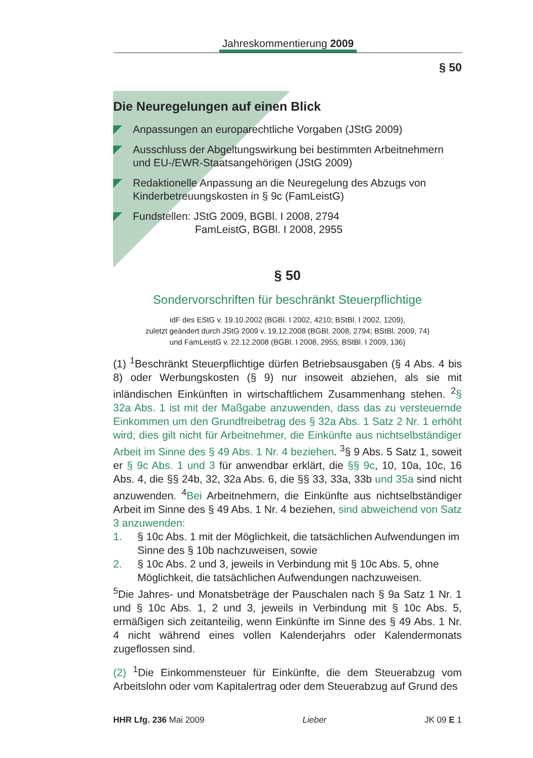Jahreskommentierung 2009
§ 50
Die Neuregelungen auf einen Blick
Anpassungen an europarechtliche Vorgaben (JStG 2009)
Ausschluss der Abgeltungswirkung bei bestimmten Arbeitnehmern und EU-/EWR-Staatsangehörigen (JStG 2009)
Redaktionelle Anpassung an die Neuregelung des Abzugs von Kinderbetreuungskosten in § 9c (FamLeistG)
Fundstellen: JStG 2009, BGBl. I 2008, 2794
FamLeistG, BGBl. I 2008, 2955
§ 50
Sondervorschriften für beschränkt Steuerpflichtige
idF des EStG v. 19.10.2002 (BGBl. I 2002, 4210; BStBl. I 2002, 1209),
zuletzt geändert durch JStG 2009 v. 19.12.2008 (BGBl. 2008, 2794; BStBl. 2009, 74)
und FamLeistG v. 22.12.2008 (BGBl. I 2008, 2955; BStBl. I 2009, 136)
(1) <sup>1</sup>Beschränkt Steuerpflichtige dürfen Betriebsausgaben (§ 4 Abs. 4 bis 8) oder Werbungskosten (§ 9) nur insoweit abziehen, als sie mit inländischen Einkünften in wirtschaftlichem Zusammenhang stehen. <sup>2</sup>§ 32a Abs. 1 ist mit der Maßgabe anzuwenden, dass das zu versteuernde Einkommen um den Grundfreibetrag des § 32a Abs. 1 Satz 2 Nr. 1 erhöht wird; dies gilt nicht für Arbeitnehmer, die Einkünfte aus nichtselbständiger Arbeit im Sinne des § 49 Abs. 1 Nr. 4 beziehen. <sup>3</sup>§ 9 Abs. 5 Satz 1, soweit er § 9c Abs. 1 und 3 für anwendbar erklärt, die §§ 9c, 10, 10a, 10c, 16 Abs. 4, die §§ 24b, 32, 32a Abs. 6, die §§ 33, 33a, 33b und 35a sind nicht anzuwenden. <sup>4</sup>Bei Arbeitnehmern, die Einkünfte aus nichtselbständiger Arbeit im Sinne des § 49 Abs. 1 Nr. 4 beziehen, sind abweichend von Satz 3 anzuwenden:
1. § 10c Abs. 1 mit der Möglichkeit, die tatsächlichen Aufwendungen im Sinne des § 10b nachzuweisen, sowie
2. § 10c Abs. 2 und 3, jeweils in Verbindung mit § 10c Abs. 5, ohne Möglichkeit, die tatsächlichen Aufwendungen nachzuweisen.
<sup>5</sup> Die Jahres- und Monatsbeträge der Pauschalen nach § 9a Satz 1 Nr. 1 und § 10c Abs. 1, 2 und 3, jeweils in Verbindung mit § 10c Abs. 5, ermäßigen sich zeitanteilig, wenn Einkünfte im Sinne des § 49 Abs. 1 Nr. 4 nicht während eines vollen Kalenderjahrs oder Kalendermonats zugeflossen sind.
(2) <sup>1</sup>Die Einkommensteuer für Einkünfte, die dem Steuerabzug vom Arbeitslohn oder vom Kapitalertrag oder dem Steuerabzug auf Grund des
HHR Lfg. 236 Mai 2009 Lieber JK 09 E 1